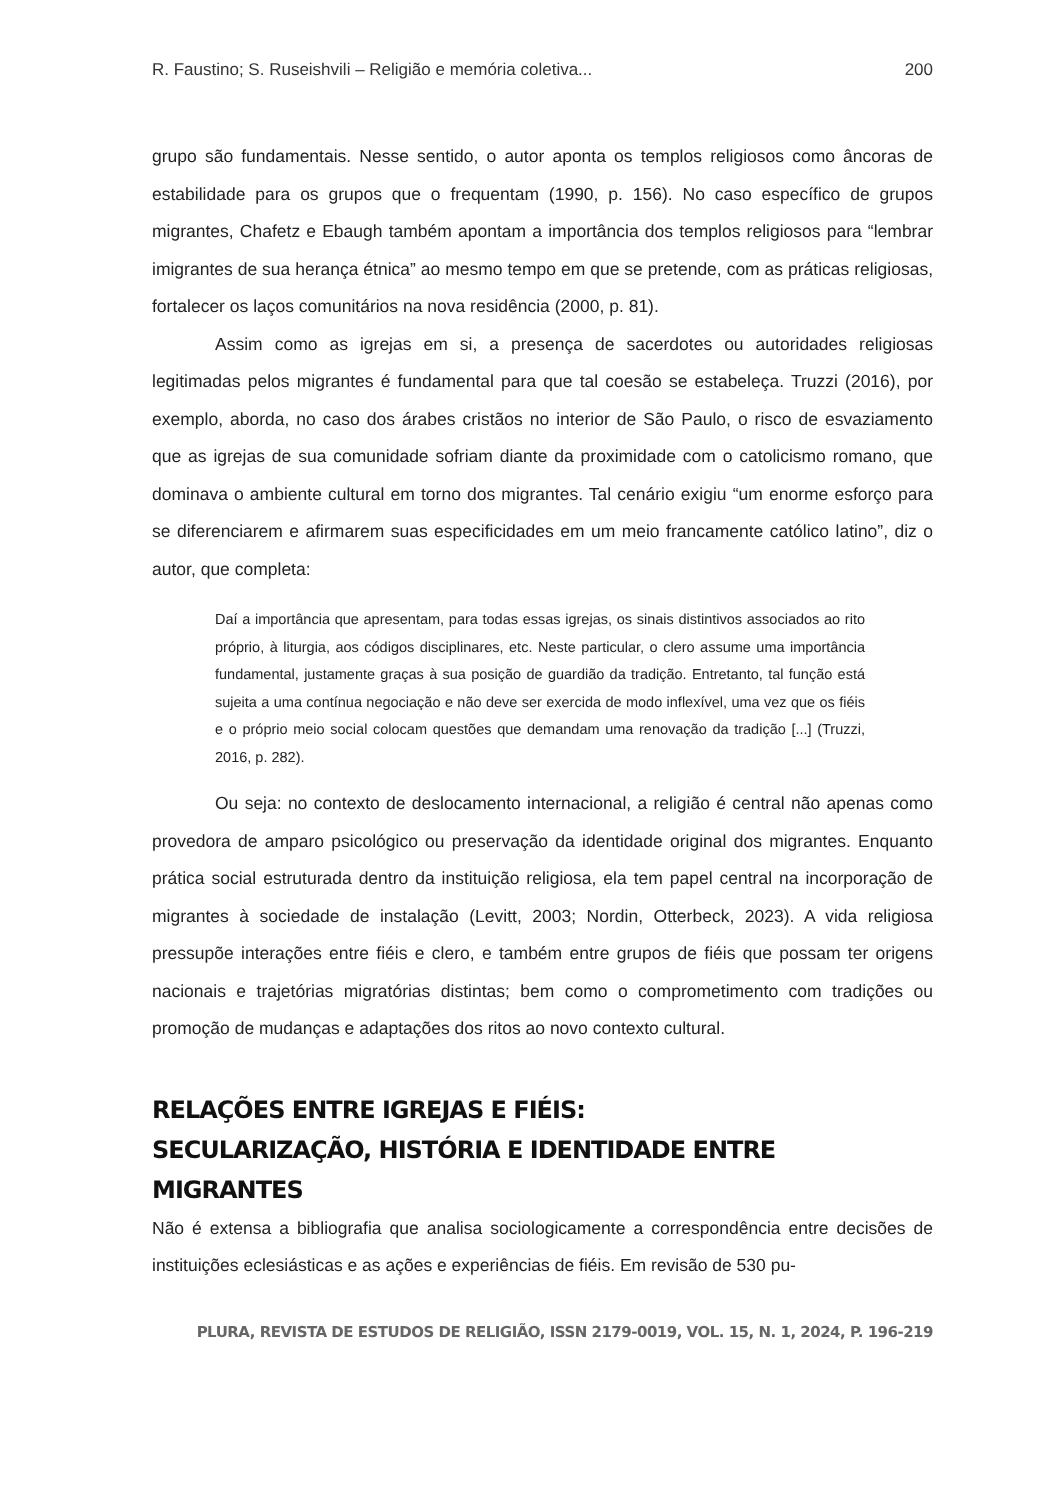R. Faustino; S. Ruseishvili – Religião e memória coletiva... 200
grupo são fundamentais. Nesse sentido, o autor aponta os templos religiosos como âncoras de estabilidade para os grupos que o frequentam (1990, p. 156). No caso específico de grupos migrantes, Chafetz e Ebaugh também apontam a importância dos templos religiosos para “lembrar imigrantes de sua herança étnica” ao mesmo tempo em que se pretende, com as práticas religiosas, fortalecer os laços comunitários na nova residência (2000, p. 81).
Assim como as igrejas em si, a presença de sacerdotes ou autoridades religiosas legitimadas pelos migrantes é fundamental para que tal coesão se estabeleça. Truzzi (2016), por exemplo, aborda, no caso dos árabes cristãos no interior de São Paulo, o risco de esvaziamento que as igrejas de sua comunidade sofriam diante da proximidade com o catolicismo romano, que dominava o ambiente cultural em torno dos migrantes. Tal cenário exigiu “um enorme esforço para se diferenciarem e afirmarem suas especificidades em um meio francamente católico latino”, diz o autor, que completa:
Daí a importância que apresentam, para todas essas igrejas, os sinais distintivos associados ao rito próprio, à liturgia, aos códigos disciplinares, etc. Neste particular, o clero assume uma importância fundamental, justamente graças à sua posição de guardião da tradição. Entretanto, tal função está sujeita a uma contínua negociação e não deve ser exercida de modo inflexível, uma vez que os fiéis e o próprio meio social colocam questões que demandam uma renovação da tradição [...] (Truzzi, 2016, p. 282).
Ou seja: no contexto de deslocamento internacional, a religião é central não apenas como provedora de amparo psicológico ou preservação da identidade original dos migrantes. Enquanto prática social estruturada dentro da instituição religiosa, ela tem papel central na incorporação de migrantes à sociedade de instalação (Levitt, 2003; Nordin, Otterbeck, 2023). A vida religiosa pressupõe interações entre fiéis e clero, e também entre grupos de fiéis que possam ter origens nacionais e trajetórias migratórias distintas; bem como o comprometimento com tradições ou promoção de mudanças e adaptações dos ritos ao novo contexto cultural.
RELAÇÕES ENTRE IGREJAS E FIÉIS:
SECULARIZAÇÃO, HISTÓRIA E IDENTIDADE ENTRE MIGRANTES
Não é extensa a bibliografia que analisa sociologicamente a correspondência entre decisões de instituições eclesiásticas e as ações e experiências de fiéis. Em revisão de 530 pu-
PLURA, REVISTA DE ESTUDOS DE RELIGIÃO, ISSN 2179-0019, VOL. 15, N. 1, 2024, P. 196-219